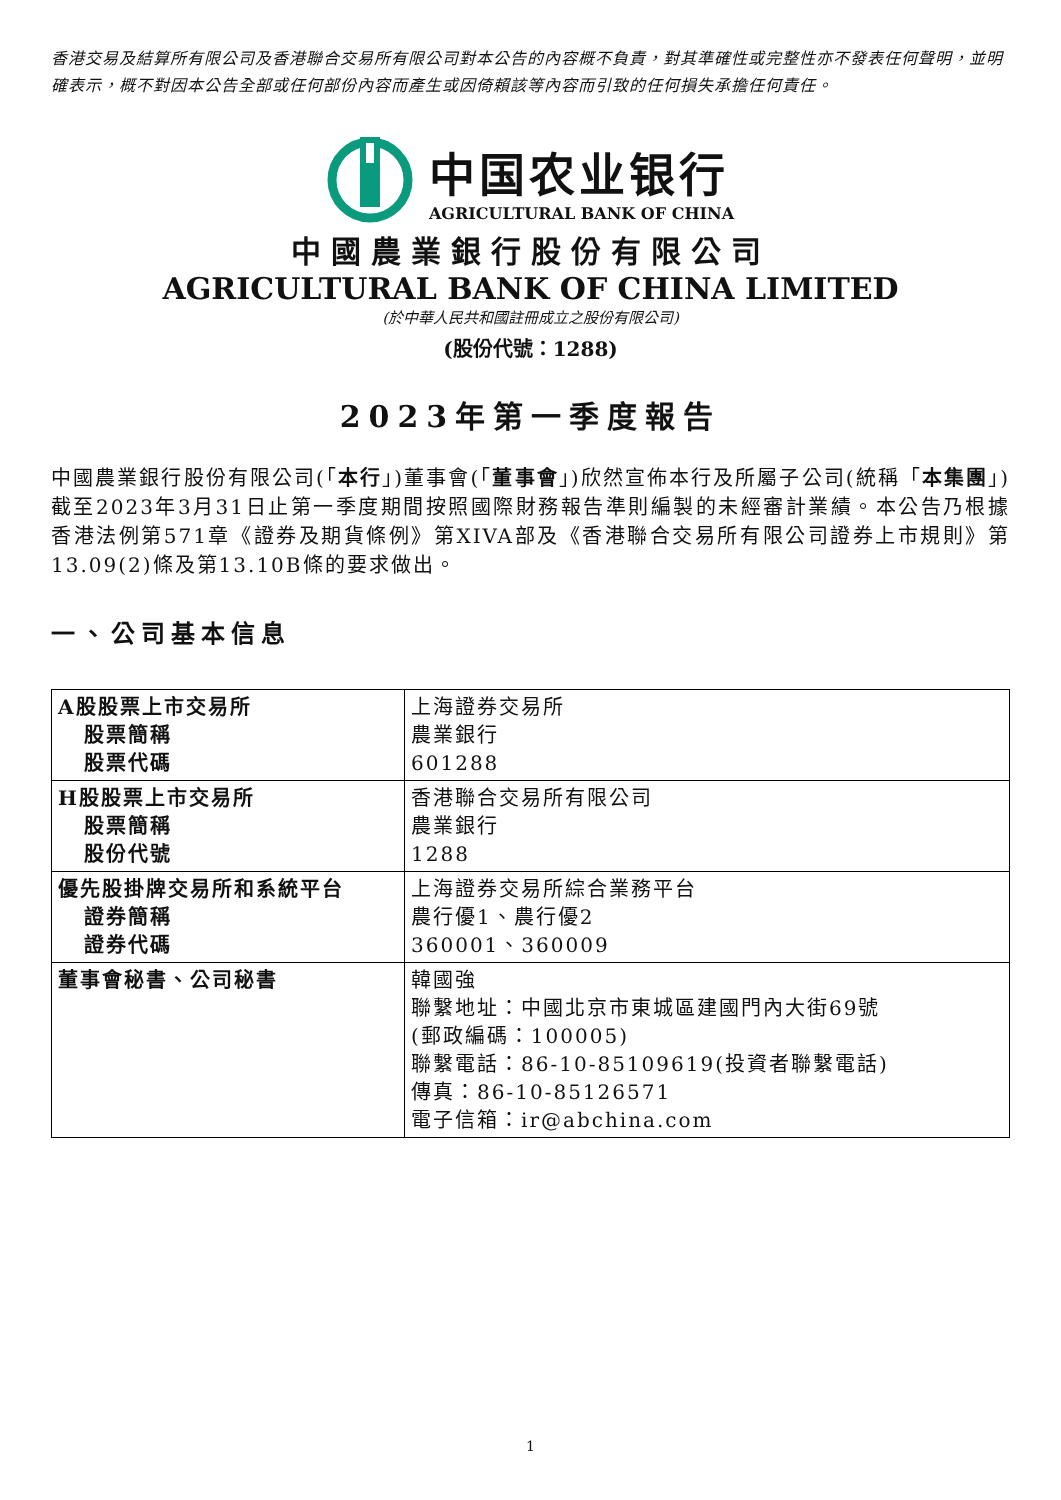香港交易及結算所有限公司及香港聯合交易所有限公司對本公告的內容概不負責，對其準確性或完整性亦不發表任何聲明，並明確表示，概不對因本公告全部或任何部份內容而產生或因倚賴該等內容而引致的任何損失承擔任何責任。
中国农业银行
AGRICULTURAL BANK OF CHINA
中國農業銀行股份有限公司
AGRICULTURAL BANK OF CHINA LIMITED
(於中華人民共和國註冊成立之股份有限公司)
(股份代號：1288)
2023年第一季度報告
中國農業銀行股份有限公司(「本行」)董事會(「董事會」)欣然宣佈本行及所屬子公司(統稱「本集團」)截至2023年3月31日止第一季度期間按照國際財務報告準則編製的未經審計業績。本公告乃根據香港法例第571章《證券及期貨條例》第XIVA部及《香港聯合交易所有限公司證券上市規則》第13.09(2)條及第13.10B條的要求做出。
一、公司基本信息
| A股股票上市交易所 股票簡稱 股票代碼 | 上海證券交易所 農業銀行 601288 |
| H股股票上市交易所 股票簡稱 股份代號 | 香港聯合交易所有限公司 農業銀行 1288 |
| 優先股掛牌交易所和系統平台 證券簡稱 證券代碼 | 上海證券交易所綜合業務平台 農行優1、農行優2 360001、360009 |
| 董事會秘書、公司秘書 | 韓國強 聯繫地址：中國北京市東城區建國門內大街69號 (郵政編碼：100005) 聯繫電話：86-10-85109619(投資者聯繫電話) 傳真：86-10-85126571 電子信箱：ir@abchina.com |
1